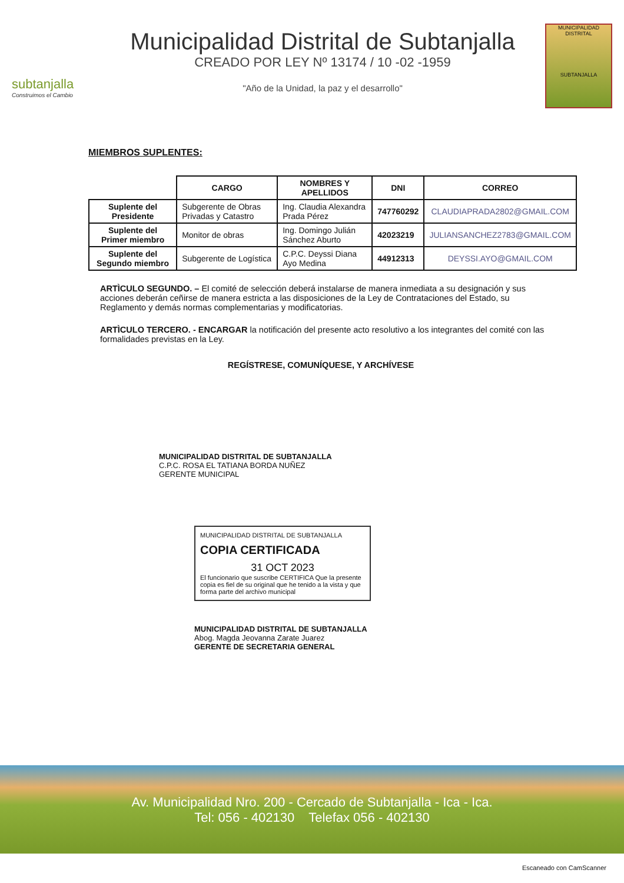subtanjalla
Construimos el Cambio
Municipalidad Distrital de Subtanjalla
CREADO POR LEY Nº 13174 / 10 -02 -1959
"Año de la Unidad, la paz y el desarrollo"
MUNICIPALIDAD DISTRITAL
SUBTANJALLA
MIEMBROS SUPLENTES:
| | CARGO | NOMBRES Y APELLIDOS | DNI | CORREO |
| --- | --- | --- | --- | --- |
| Suplente del Presidente | Subgerente de Obras Privadas y Catastro | Ing. Claudia Alexandra Prada Pérez | 747760292 | CLAUDIAPRADA2802@GMAIL.COM |
| Suplente del Primer miembro | Monitor de obras | Ing. Domingo Julián Sánchez Aburto | 42023219 | JULIANSANCHEZ2783@GMAIL.COM |
| Suplente del Segundo miembro | Subgerente de Logística | C.P.C. Deyssi Diana Ayo Medina | 44912313 | DEYSSI.AYO@GMAIL.COM |
ARTÌCULO SEGUNDO. – El comité de selección deberá instalarse de manera inmediata a su designación y sus acciones deberán ceñirse de manera estricta a las disposiciones de la Ley de Contrataciones del Estado, su Reglamento y demás normas complementarias y modificatorias.
ARTÌCULO TERCERO. - ENCARGAR la notificación del presente acto resolutivo a los integrantes del comité con las formalidades previstas en la Ley.
REGÍSTRESE, COMUNÍQUESE, Y ARCHÍVESE
MUNICIPALIDAD DISTRITAL DE SUBTANJALLA
C.P.C. ROSA EL TATIANA BORDA NUÑEZ
GERENTE MUNICIPAL
MUNICIPALIDAD DISTRITAL DE SUBTANJALLA
COPIA CERTIFICADA
31 OCT 2023
El funcionario que suscribe CERTIFICA Que la presente copia es fiel de su original que he tenido a la vista y que forma parte del archivo municipal
MUNICIPALIDAD DISTRITAL DE SUBTANJALLA
Abog. Magda Jeovanna Zarate Juarez
GERENTE DE SECRETARIA GENERAL
Av. Municipalidad Nro. 200 - Cercado de Subtanjalla - Ica - Ica.
Tel: 056 - 402130 Telefax 056 - 402130
Escaneado con CamScanner